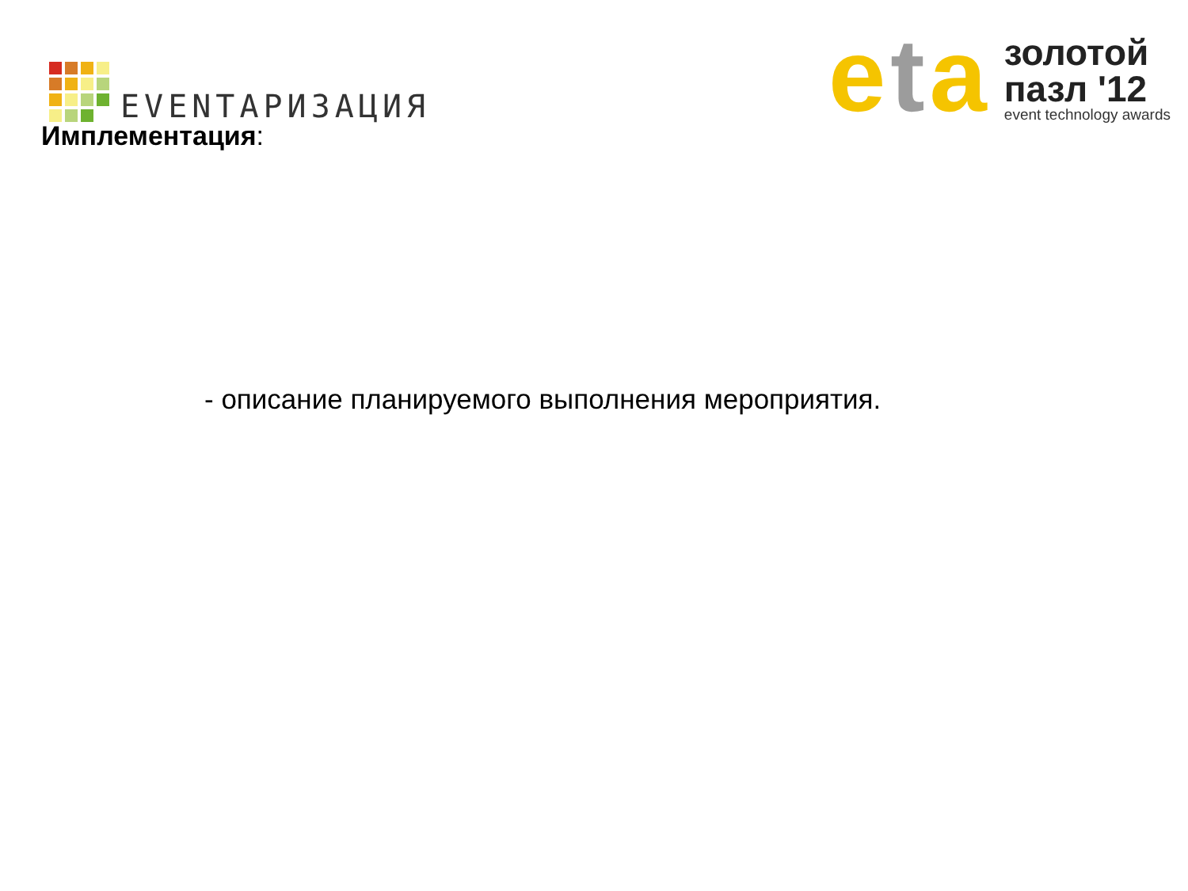EVENTАРИЗАЦИЯ
eta
золотой
пазл '12
event technology awards
Имплементация:
- описание планируемого выполнения мероприятия.